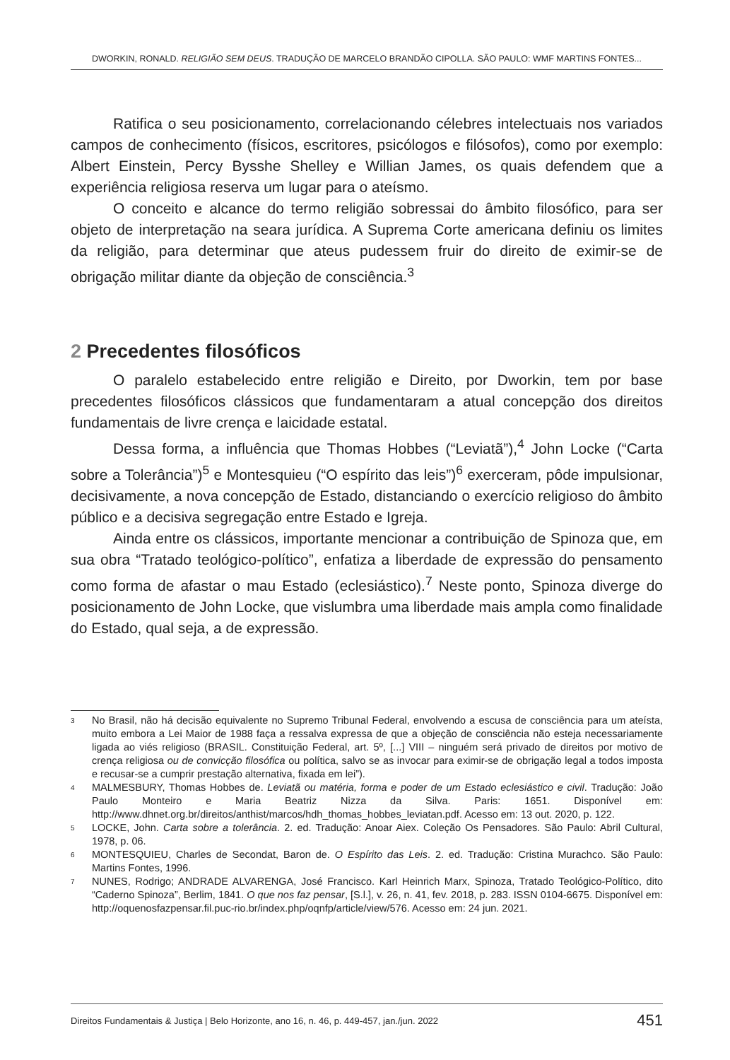DWORKIN, RONALD. RELIGIÃO SEM DEUS. TRADUÇÃO DE MARCELO BRANDÃO CIPOLLA. SÃO PAULO: WMF MARTINS FONTES...
Ratifica o seu posicionamento, correlacionando célebres intelectuais nos variados campos de conhecimento (físicos, escritores, psicólogos e filósofos), como por exemplo: Albert Einstein, Percy Bysshe Shelley e Willian James, os quais defendem que a experiência religiosa reserva um lugar para o ateísmo.
O conceito e alcance do termo religião sobressai do âmbito filosófico, para ser objeto de interpretação na seara jurídica. A Suprema Corte americana definiu os limites da religião, para determinar que ateus pudessem fruir do direito de eximir-se de obrigação militar diante da objeção de consciência.<sup>3</sup>
2 Precedentes filosóficos
O paralelo estabelecido entre religião e Direito, por Dworkin, tem por base precedentes filosóficos clássicos que fundamentaram a atual concepção dos direitos fundamentais de livre crença e laicidade estatal.
Dessa forma, a influência que Thomas Hobbes (“Leviatã”),<sup>4</sup> John Locke (“Carta sobre a Tolerância”)<sup>5</sup> e Montesquieu (“O espírito das leis”)<sup>6</sup> exerceram, pôde impulsionar, decisivamente, a nova concepção de Estado, distanciando o exercício religioso do âmbito público e a decisiva segregação entre Estado e Igreja.
Ainda entre os clássicos, importante mencionar a contribuição de Spinoza que, em sua obra “Tratado teológico-político”, enfatiza a liberdade de expressão do pensamento como forma de afastar o mau Estado (eclesiástico).<sup>7</sup> Neste ponto, Spinoza diverge do posicionamento de John Locke, que vislumbra uma liberdade mais ampla como finalidade do Estado, qual seja, a de expressão.
<sup>3</sup> No Brasil, não há decisão equivalente no Supremo Tribunal Federal, envolvendo a escusa de consciência para um ateísta, muito embora a Lei Maior de 1988 faça a ressalva expressa de que a objeção de consciência não esteja necessariamente ligada ao viés religioso (BRASIL. Constituição Federal, art. 5º, [...] VIII – ninguém será privado de direitos por motivo de crença religiosa ou de convicção filosófica ou política, salvo se as invocar para eximir-se de obrigação legal a todos imposta e recusar-se a cumprir prestação alternativa, fixada em lei”).
<sup>4</sup> MALMESBURY, Thomas Hobbes de. Leviatã ou matéria, forma e poder de um Estado eclesiástico e civil. Tradução: João Paulo Monteiro e Maria Beatriz Nizza da Silva. Paris: 1651. Disponível em: http://www.dhnet.org.br/direitos/anthist/marcos/hdh_thomas_hobbes_leviatan.pdf. Acesso em: 13 out. 2020, p. 122.
<sup>5</sup> LOCKE, John. Carta sobre a tolerância. 2. ed. Tradução: Anoar Aiex. Coleção Os Pensadores. São Paulo: Abril Cultural, 1978, p. 06.
<sup>6</sup> MONTESQUIEU, Charles de Secondat, Baron de. O Espírito das Leis. 2. ed. Tradução: Cristina Murachco. São Paulo: Martins Fontes, 1996.
<sup>7</sup> NUNES, Rodrigo; ANDRADE ALVARENGA, José Francisco. Karl Heinrich Marx, Spinoza, Tratado Teológico-Político, dito “Caderno Spinoza”, Berlim, 1841. O que nos faz pensar, [S.l.], v. 26, n. 41, fev. 2018, p. 283. ISSN 0104-6675. Disponível em: http://oquenosfazpensar.fil.puc-rio.br/index.php/oqnfp/article/view/576. Acesso em: 24 jun. 2021.
Direitos Fundamentais & Justiça | Belo Horizonte, ano 16, n. 46, p. 449-457, jan./jun. 2022 451